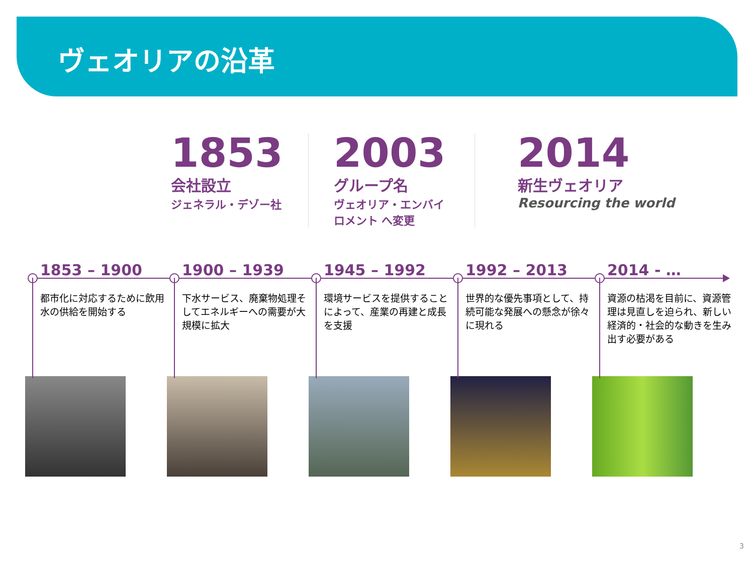ヴェオリアの沿革
1853
会社設立
ジェネラル・デゾー社
2003
グループ名
ヴェオリア・エンバイロメント へ変更
2014
新生ヴェオリア
Resourcing the world
1853 – 1900
都市化に対応するために飲用水の供給を開始する
1900 – 1939
下水サービス、廃棄物処理そしてエネルギーへの需要が大規模に拡大
1945 – 1992
環境サービスを提供することによって、産業の再建と成長を支援
1992 – 2013
世界的な優先事項として、持続可能な発展への懸念が徐々に現れる
2014 - …
資源の枯渇を目前に、資源管理は見直しを迫られ、新しい経済的・社会的な動きを生み出す必要がある
3